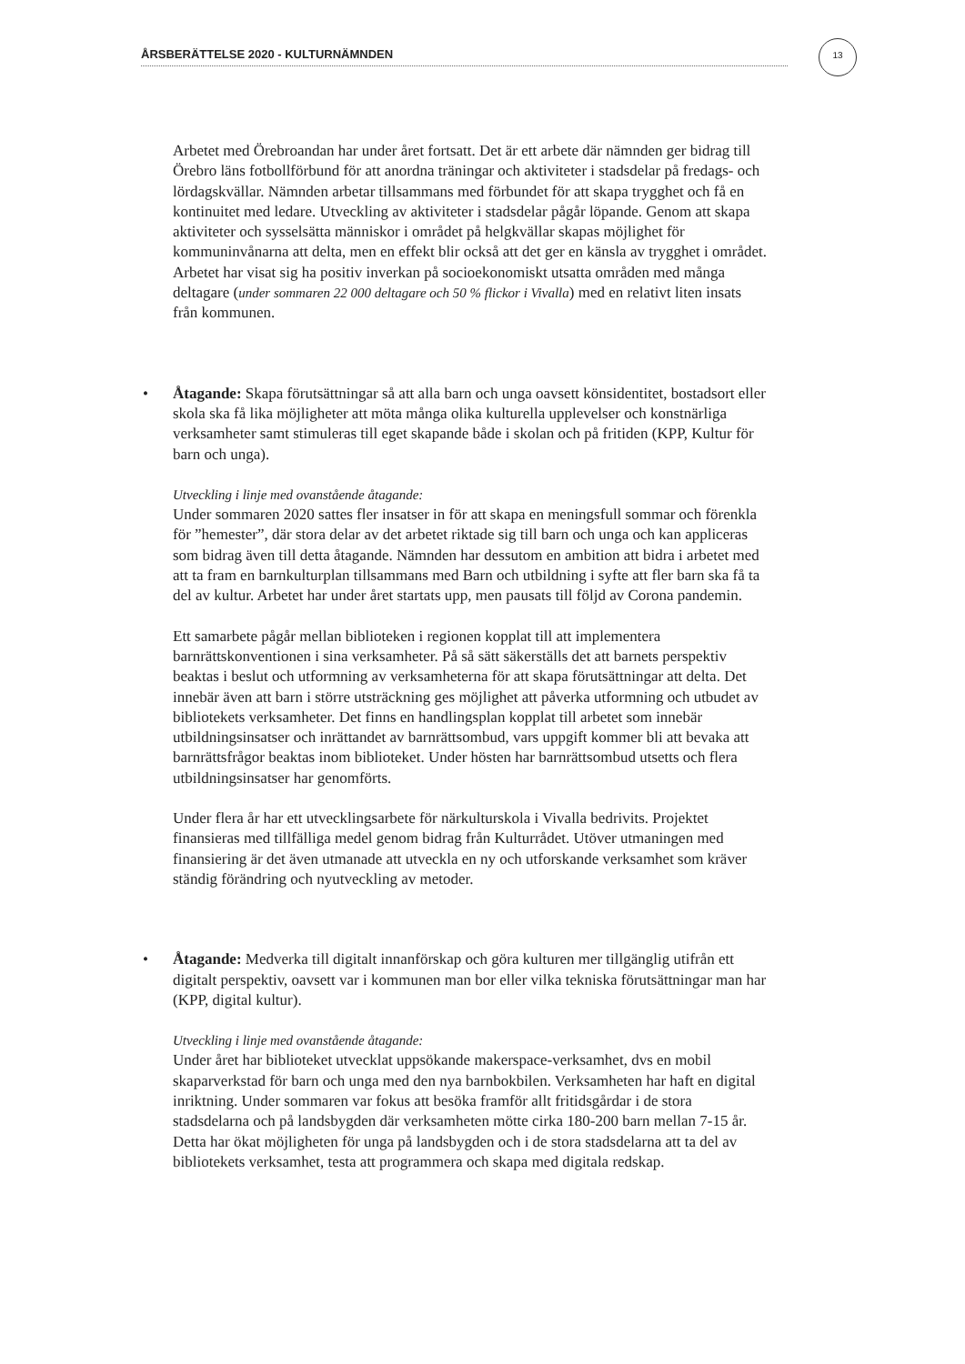13
ÅRSBERÄTTELSE 2020 - KULTURNÄMNDEN
Arbetet med Örebroandan har under året fortsatt. Det är ett arbete där nämnden ger bidrag till Örebro läns fotbollförbund för att anordna träningar och aktiviteter i stadsdelar på fredags- och lördagskvällar. Nämnden arbetar tillsammans med förbundet för att skapa trygghet och få en kontinuitet med ledare. Utveckling av aktiviteter i stadsdelar pågår löpande. Genom att skapa aktiviteter och sysselsätta människor i området på helgkvällar skapas möjlighet för kommuninvånarna att delta, men en effekt blir också att det ger en känsla av trygghet i området. Arbetet har visat sig ha positiv inverkan på socioekonomiskt utsatta områden med många deltagare (under sommaren 22 000 deltagare och 50 % flickor i Vivalla) med en relativt liten insats från kommunen.
• Åtagande: Skapa förutsättningar så att alla barn och unga oavsett könsidentitet, bostadsort eller skola ska få lika möjligheter att möta många olika kulturella upplevelser och konstnärliga verksamheter samt stimuleras till eget skapande både i skolan och på fritiden (KPP, Kultur för barn och unga).
Utveckling i linje med ovanstående åtagande:
Under sommaren 2020 sattes fler insatser in för att skapa en meningsfull sommar och förenkla för ”hemester”, där stora delar av det arbetet riktade sig till barn och unga och kan appliceras som bidrag även till detta åtagande. Nämnden har dessutom en ambition att bidra i arbetet med att ta fram en barnkulturplan tillsammans med Barn och utbildning i syfte att fler barn ska få ta del av kultur. Arbetet har under året startats upp, men pausats till följd av Corona pandemin.
Ett samarbete pågår mellan biblioteken i regionen kopplat till att implementera barnrättskonventionen i sina verksamheter. På så sätt säkerställs det att barnets perspektiv beaktas i beslut och utformning av verksamheterna för att skapa förutsättningar att delta. Det innebär även att barn i större utsträckning ges möjlighet att påverka utformning och utbudet av bibliotekets verksamheter. Det finns en handlingsplan kopplat till arbetet som innebär utbildningsinsatser och inrättandet av barnrättsombud, vars uppgift kommer bli att bevaka att barnrättsfrågor beaktas inom biblioteket. Under hösten har barnrättsombud utsetts och flera utbildningsinsatser har genomförts.
Under flera år har ett utvecklingsarbete för närkulturskola i Vivalla bedrivits. Projektet finansieras med tillfälliga medel genom bidrag från Kulturrådet. Utöver utmaningen med finansiering är det även utmanade att utveckla en ny och utforskande verksamhet som kräver ständig förändring och nyutveckling av metoder.
• Åtagande: Medverka till digitalt innanförskap och göra kulturen mer tillgänglig utifrån ett digitalt perspektiv, oavsett var i kommunen man bor eller vilka tekniska förutsättningar man har (KPP, digital kultur).
Utveckling i linje med ovanstående åtagande:
Under året har biblioteket utvecklat uppsökande makerspace-verksamhet, dvs en mobil skaparverkstad för barn och unga med den nya barnbokbilen. Verksamheten har haft en digital inriktning. Under sommaren var fokus att besöka framför allt fritidsgårdar i de stora stadsdelarna och på landsbygden där verksamheten mötte cirka 180-200 barn mellan 7-15 år. Detta har ökat möjligheten för unga på landsbygden och i de stora stadsdelarna att ta del av bibliotekets verksamhet, testa att programmera och skapa med digitala redskap.